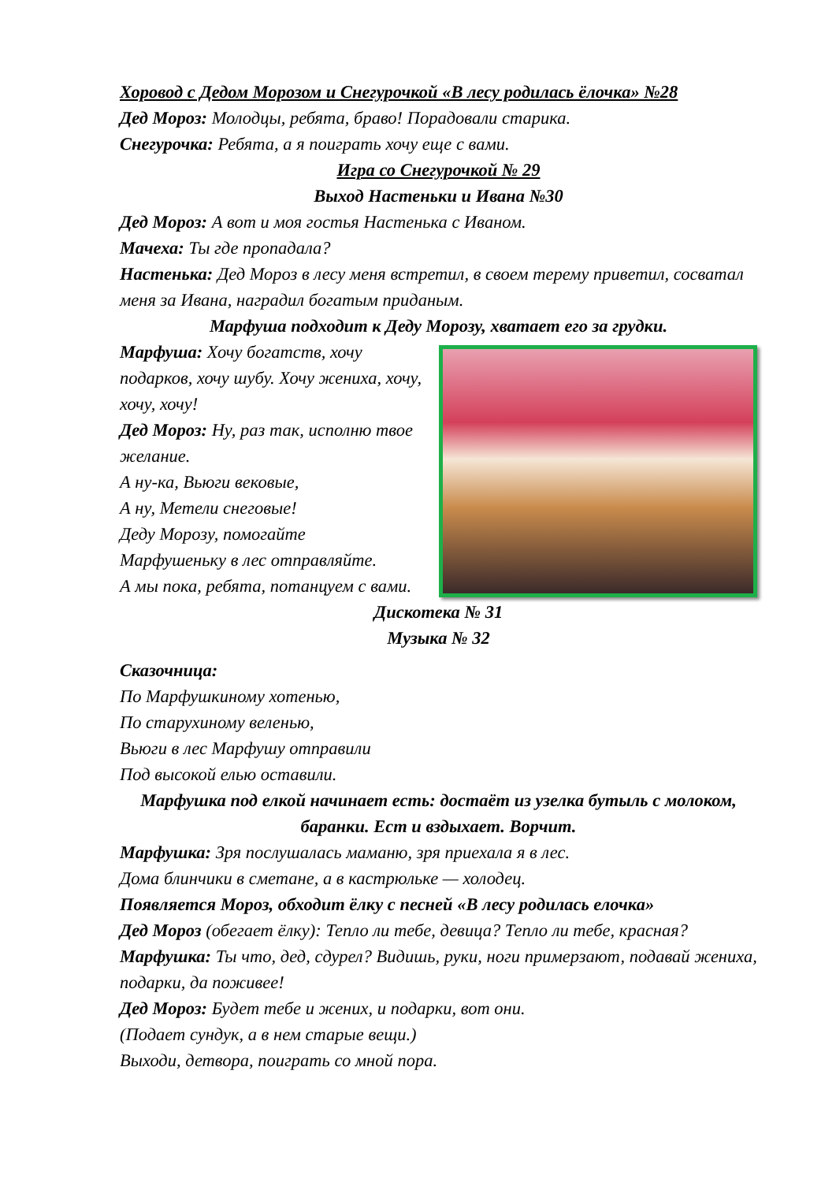Хоровод с Дедом Морозом и Снегурочкой «В лесу родилась ёлочка» №28
Дед Мороз: Молодцы, ребята, браво! Порадовали старика.
Снегурочка: Ребята, а я поиграть хочу еще с вами.
Игра со Снегурочкой № 29
Выход Настеньки и Ивана №30
Дед Мороз: А вот и моя гостья Настенька с Иваном.
Мачеха: Ты где пропадала?
Настенька: Дед Мороз в лесу меня встретил, в своем терему приветил, сосватал меня за Ивана, наградил богатым приданым.
Марфуша подходит к Деду Морозу, хватает его за грудки.
Марфуша: Хочу богатств, хочу подарков, хочу шубу. Хочу жениха, хочу, хочу, хочу!
Дед Мороз: Ну, раз так, исполню твое желание.
А ну-ка, Вьюги вековые,
А ну, Метели снеговые!
Деду Морозу, помогайте
Марфушеньку в лес отправляйте.
А мы пока, ребята, потанцуем с вами.
Дискотека № 31
Музыка № 32
Сказочница:
По Марфушкиному хотенью,
По старухиному веленью,
Вьюги в лес Марфушу отправили
Под высокой елью оставили.
Марфушка под елкой начинает есть: достаёт из узелка бутыль с молоком, баранки. Ест и вздыхает. Ворчит.
Марфушка: Зря послушалась маманю, зря приехала я в лес.
Дома блинчики в сметане, а в кастрюльке — холодец.
Появляется Мороз, обходит ёлку с песней «В лесу родилась елочка»
Дед Мороз (обегает ёлку): Тепло ли тебе, девица? Тепло ли тебе, красная?
Марфушка: Ты что, дед, сдурел? Видишь, руки, ноги примерзают, подавай жениха, подарки, да поживее!
Дед Мороз: Будет тебе и жених, и подарки, вот они.
(Подает сундук, а в нем старые вещи.)
Выходи, детвора, поиграть со мной пора.